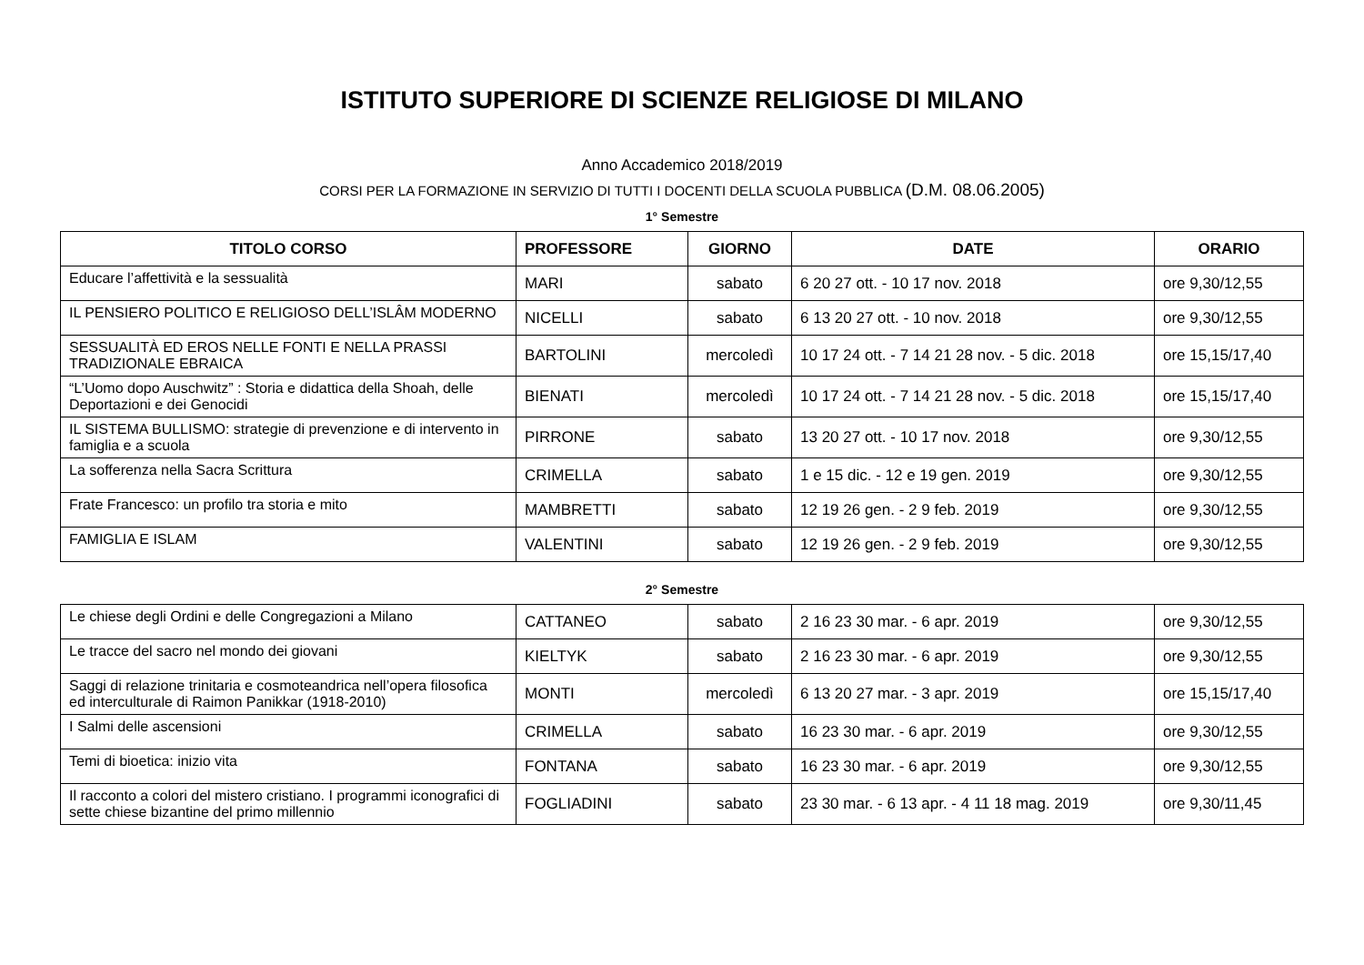ISTITUTO SUPERIORE DI SCIENZE RELIGIOSE DI MILANO
Anno Accademico 2018/2019
CORSI PER LA FORMAZIONE IN SERVIZIO DI TUTTI I DOCENTI DELLA SCUOLA PUBBLICA (D.M. 08.06.2005)
1° Semestre
| TITOLO CORSO | PROFESSORE | GIORNO | DATE | ORARIO |
| --- | --- | --- | --- | --- |
| Educare l’affettività e la sessualità | MARI | sabato | 6 20 27 ott. - 10 17 nov. 2018 | ore 9,30/12,55 |
| IL PENSIERO POLITICO E RELIGIOSO DELL’ISLÂM MODERNO | NICELLI | sabato | 6 13 20 27 ott. - 10 nov. 2018 | ore 9,30/12,55 |
| SESSUALITÀ ED EROS NELLE FONTI E NELLA PRASSI TRADIZIONALE EBRAICA | BARTOLINI | mercoledì | 10 17 24 ott. - 7 14 21 28 nov. - 5 dic. 2018 | ore 15,15/17,40 |
| “L’Uomo dopo Auschwitz” : Storia e didattica della Shoah, delle Deportazioni e dei Genocidi | BIENATI | mercoledì | 10 17 24 ott. - 7 14 21 28 nov. - 5 dic. 2018 | ore 15,15/17,40 |
| IL SISTEMA BULLISMO: strategie di prevenzione e di intervento in famiglia e a scuola | PIRRONE | sabato | 13 20 27 ott. - 10 17 nov. 2018 | ore 9,30/12,55 |
| La sofferenza nella Sacra Scrittura | CRIMELLA | sabato | 1 e 15 dic. - 12 e 19 gen. 2019 | ore 9,30/12,55 |
| Frate Francesco: un profilo tra storia e mito | MAMBRETTI | sabato | 12 19 26 gen. - 2 9 feb. 2019 | ore 9,30/12,55 |
| FAMIGLIA E ISLAM | VALENTINI | sabato | 12 19 26 gen. - 2 9 feb. 2019 | ore 9,30/12,55 |
2° Semestre
| Le chiese degli Ordini e delle Congregazioni a Milano | CATTANEO | sabato | 2 16 23 30 mar. - 6 apr. 2019 | ore 9,30/12,55 |
| Le tracce del sacro nel mondo dei giovani | KIELTYK | sabato | 2 16 23 30 mar. - 6 apr. 2019 | ore 9,30/12,55 |
| Saggi di relazione trinitaria e cosmoteandrica nell’opera filosofica ed interculturale di Raimon Panikkar (1918-2010) | MONTI | mercoledì | 6 13 20 27 mar. - 3 apr. 2019 | ore 15,15/17,40 |
| I Salmi delle ascensioni | CRIMELLA | sabato | 16 23 30 mar. - 6 apr. 2019 | ore 9,30/12,55 |
| Temi di bioetica: inizio vita | FONTANA | sabato | 16 23 30 mar. - 6 apr. 2019 | ore 9,30/12,55 |
| Il racconto a colori del mistero cristiano. I programmi iconografici di sette chiese bizantine del primo millennio | FOGLIADINI | sabato | 23 30 mar. - 6 13 apr. - 4 11 18 mag. 2019 | ore 9,30/11,45 |